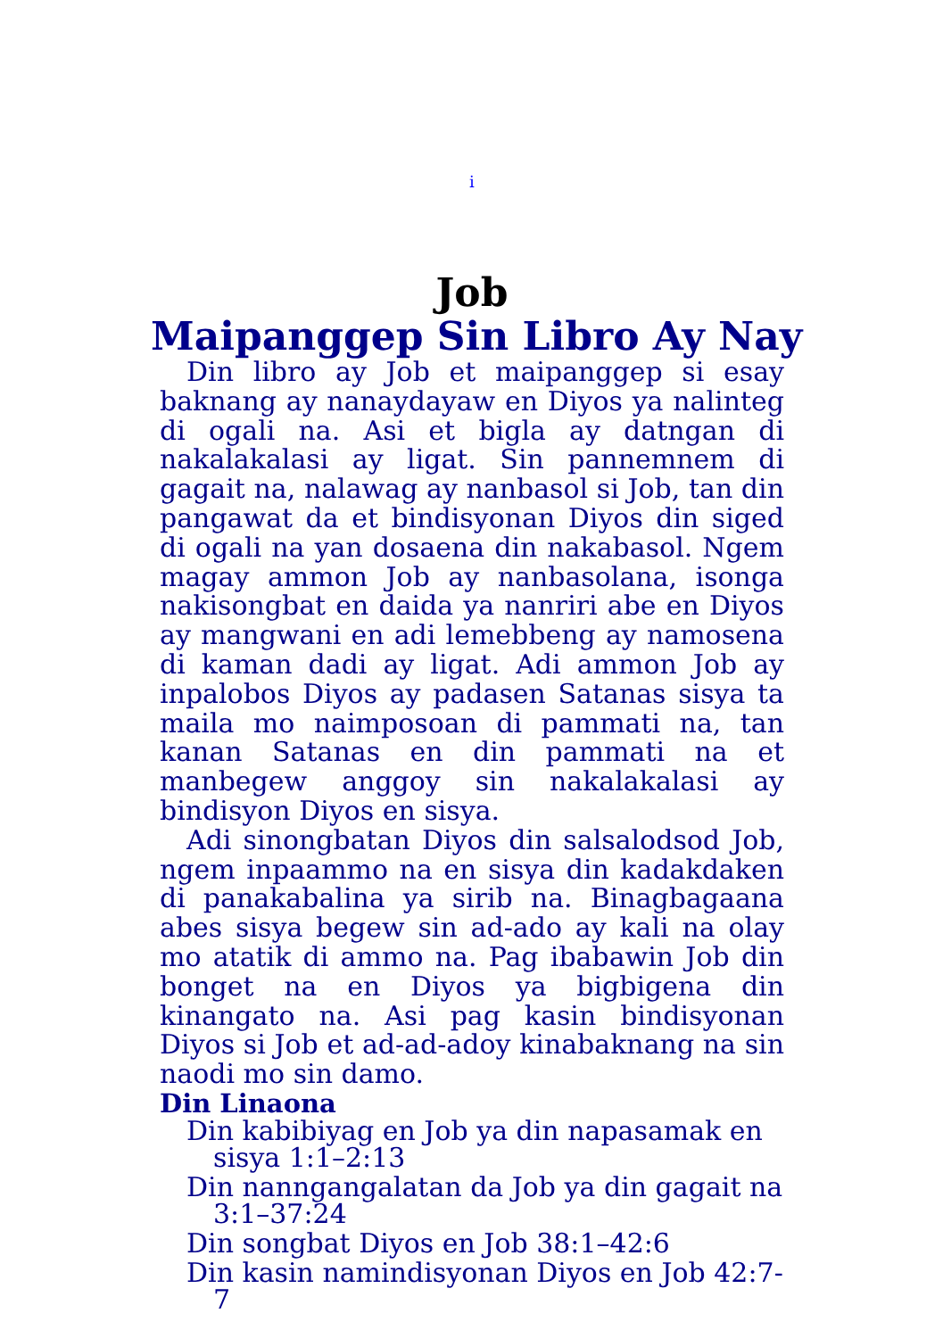i
Job
Maipanggep Sin Libro Ay Nay
Din libro ay Job et maipanggep si esay baknang ay nanaydayaw en Diyos ya nalinteg di ogali na. Asi et bigla ay datngan di nakalakalasi ay ligat. Sin pannemnem di gagait na, nalawag ay nanbasol si Job, tan din pangawat da et bindisyonan Diyos din siged di ogali na yan dosaena din nakabasol. Ngem magay ammon Job ay nanbasolana, isonga nakisongbat en daida ya nanriri abe en Diyos ay mangwani en adi lemebbeng ay namosena di kaman dadi ay ligat. Adi ammon Job ay inpalobos Diyos ay padasen Satanas sisya ta maila mo naimposoan di pammati na, tan kanan Satanas en din pammati na et manbegew anggoy sin nakalakalasi ay bindisyon Diyos en sisya.
Adi sinongbatan Diyos din salsalodsod Job, ngem inpaammo na en sisya din kadakdaken di panakabalina ya sirib na. Binagbagaana abes sisya begew sin ad-ado ay kali na olay mo atatik di ammo na. Pag ibabawin Job din bonget na en Diyos ya bigbigena din kinangato na. Asi pag kasin bindisyonan Diyos si Job et ad-ad-adoy kinabaknang na sin naodi mo sin damo.
Din Linaona
Din kabibiyag en Job ya din napasamak en sisya 1:1–2:13
Din nanngangalatan da Job ya din gagait na 3:1–37:24
Din songbat Diyos en Job 38:1–42:6
Din kasin namindisyonan Diyos en Job 42:7-7